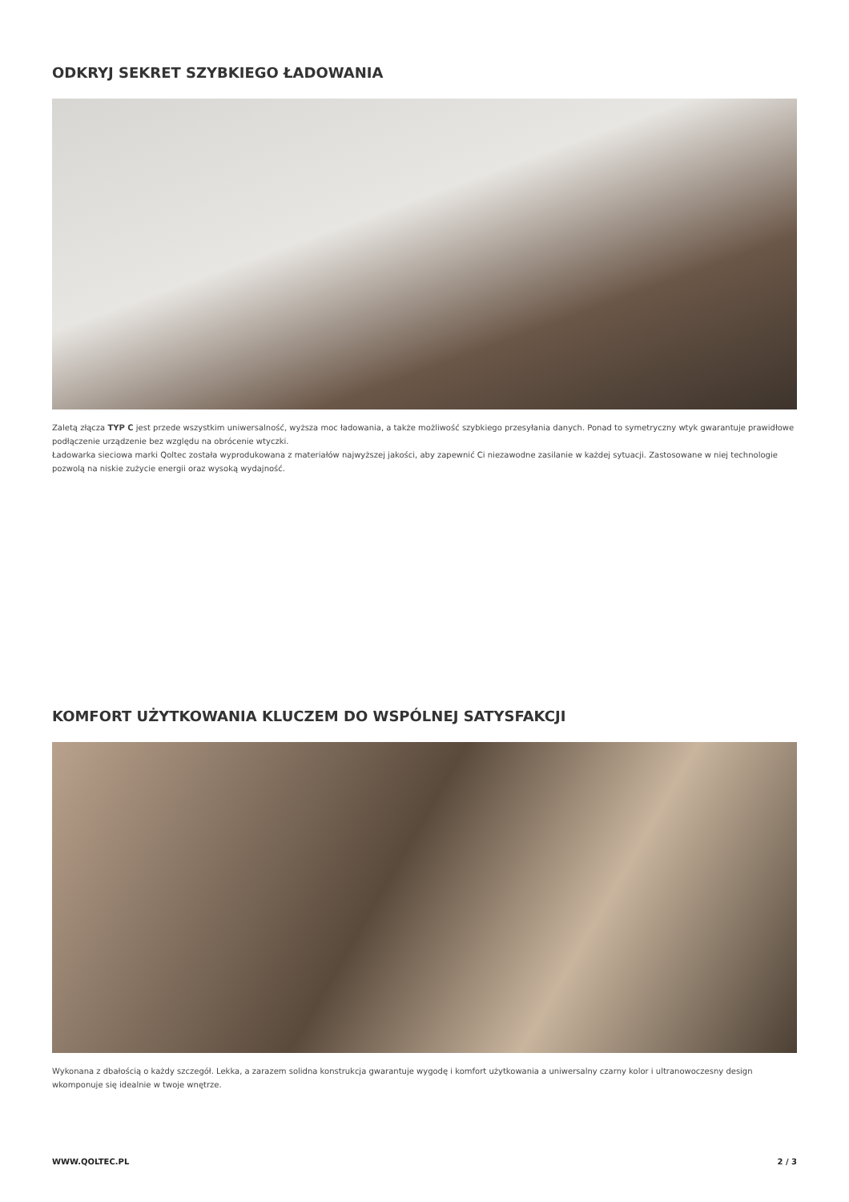ODKRYJ SEKRET SZYBKIEGO ŁADOWANIA
Zaletą złącza TYP C jest przede wszystkim uniwersalność, wyższa moc ładowania, a także możliwość szybkiego przesyłania danych. Ponad to symetryczny wtyk gwarantuje prawidłowe podłączenie urządzenie bez względu na obrócenie wtyczki.
Ładowarka sieciowa marki Qoltec została wyprodukowana z materiałów najwyższej jakości, aby zapewnić Ci niezawodne zasilanie w każdej sytuacji. Zastosowane w niej technologie pozwolą na niskie zużycie energii oraz wysoką wydajność.
KOMFORT UŻYTKOWANIA KLUCZEM DO WSPÓLNEJ SATYSFAKCJI
Wykonana z dbałością o każdy szczegół. Lekka, a zarazem solidna konstrukcja gwarantuje wygodę i komfort użytkowania a uniwersalny czarny kolor i ultranowoczesny design wkomponuje się idealnie w twoje wnętrze.
WWW.QOLTEC.PL 2 / 3